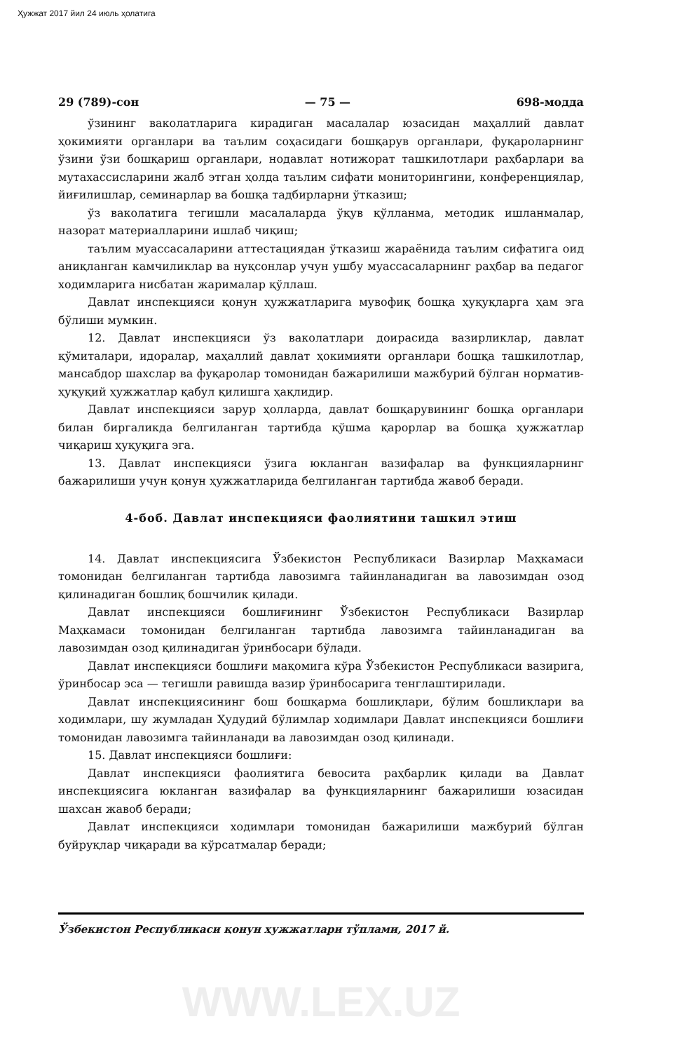Ҳужжат 2017 йил 24 июль ҳолатига
29 (789)-сон — 75 — 698-модда
ўзининг ваколатларига кирадиган масалалар юзасидан маҳаллий давлат ҳокимияти органлари ва таълим соҳасидаги бошқарув органлари, фуқароларнинг ўзини ўзи бошқариш органлари, нодавлат нотижорат ташкилотлари раҳбарлари ва мутахассисларини жалб этган ҳолда таълим сифати мониторингини, конференциялар, йиғилишлар, семинарлар ва бошқа тадбирларни ўтказиш;
ўз ваколатига тегишли масалаларда ўқув қўлланма, методик ишланмалар, назорат материалларини ишлаб чиқиш;
таълим муассасаларини аттестациядан ўтказиш жараёнида таълим сифатига оид аниқланган камчиликлар ва нуқсонлар учун ушбу муассасаларнинг раҳбар ва педагог ходимларига нисбатан жарималар қўллаш.
Давлат инспекцияси қонун ҳужжатларига мувофиқ бошқа ҳуқуқларга ҳам эга бўлиши мумкин.
12. Давлат инспекцияси ўз ваколатлари доирасида вазирликлар, давлат қўмиталари, идоралар, маҳаллий давлат ҳокимияти органлари бошқа ташкилотлар, мансабдор шахслар ва фуқаролар томонидан бажарилиши мажбурий бўлган норматив-ҳуқуқий ҳужжатлар қабул қилишга ҳақлидир.
Давлат инспекцияси зарур ҳолларда, давлат бошқарувининг бошқа органлари билан биргаликда белгиланган тартибда қўшма қарорлар ва бошқа ҳужжатлар чиқариш ҳуқуқига эга.
13. Давлат инспекцияси ўзига юкланган вазифалар ва функцияларнинг бажарилиши учун қонун ҳужжатларида белгиланган тартибда жавоб беради.
4-боб. Давлат инспекцияси фаолиятини ташкил этиш
14. Давлат инспекциясига Ўзбекистон Республикаси Вазирлар Маҳкамаси томонидан белгиланган тартибда лавозимга тайинланадиган ва лавозимдан озод қилинадиган бошлиқ бошчилик қилади.
Давлат инспекцияси бошлиғининг Ўзбекистон Республикаси Вазирлар Маҳкамаси томонидан белгиланган тартибда лавозимга тайинланадиган ва лавозимдан озод қилинадиган ўринбосари бўлади.
Давлат инспекцияси бошлиғи мақомига кўра Ўзбекистон Республикаси вазирига, ўринбосар эса — тегишли равишда вазир ўринбосарига тенглаштирилади.
Давлат инспекциясининг бош бошқарма бошлиқлари, бўлим бошлиқлари ва ходимлари, шу жумладан Ҳудудий бўлимлар ходимлари Давлат инспекцияси бошлиғи томонидан лавозимга тайинланади ва лавозимдан озод қилинади.
15. Давлат инспекцияси бошлиғи:
Давлат инспекцияси фаолиятига бевосита раҳбарлик қилади ва Давлат инспекциясига юкланган вазифалар ва функцияларнинг бажарилиши юзасидан шахсан жавоб беради;
Давлат инспекцияси ходимлари томонидан бажарилиши мажбурий бўлган буйруқлар чиқаради ва кўрсатмалар беради;
Ўзбекистон Республикаси қонун ҳужжатлари тўплами, 2017 й.
WWW.LEX.UZ